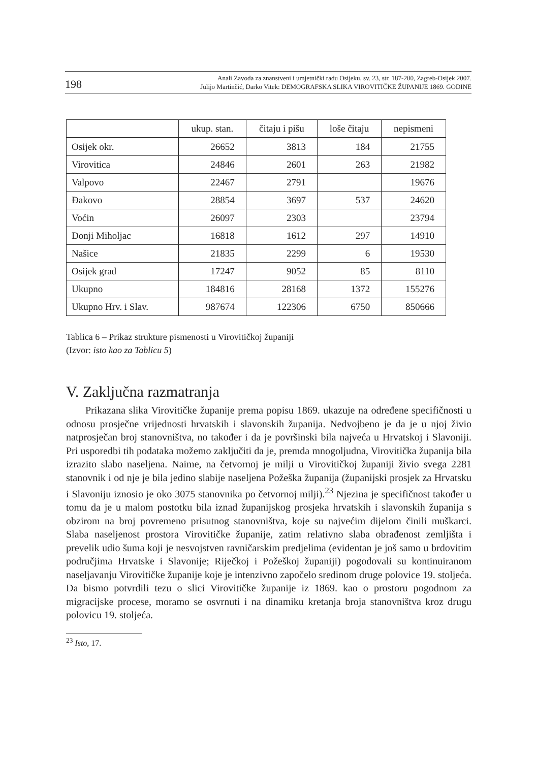198 Anali Zavoda za znanstveni i umjetnički radu Osijeku, sv. 23, str. 187-200, Zagreb-Osijek 2007.
Julijo Martinčić, Darko Vitek: DEMOGRAFSKA SLIKA VIROVITIČKE ŽUPANIJE 1869. GODINE
| | ukup. stan. | čitaju i pišu | loše čitaju | nepismeni |
| --- | --- | --- | --- | --- |
| Osijek okr. | 26652 | 3813 | 184 | 21755 |
| Virovitica | 24846 | 2601 | 263 | 21982 |
| Valpovo | 22467 | 2791 | | 19676 |
| Đakovo | 28854 | 3697 | 537 | 24620 |
| Voćin | 26097 | 2303 | | 23794 |
| Donji Miholjac | 16818 | 1612 | 297 | 14910 |
| Našice | 21835 | 2299 | 6 | 19530 |
| Osijek grad | 17247 | 9052 | 85 | 8110 |
| Ukupno | 184816 | 28168 | 1372 | 155276 |
| Ukupno Hrv. i Slav. | 987674 | 122306 | 6750 | 850666 |
Tablica 6 – Prikaz strukture pismenosti u Virovitičkoj županiji
(Izvor: isto kao za Tablicu 5)
V. Zaključna razmatranja
Prikazana slika Virovitičke županije prema popisu 1869. ukazuje na određene specifičnosti u odnosu prosječne vrijednosti hrvatskih i slavonskih županija. Nedvojbeno je da je u njoj živio natprosječan broj stanovništva, no također i da je površinski bila najveća u Hrvatskoj i Slavoniji. Pri usporedbi tih podataka možemo zaključiti da je, premda mnogoljudna, Virovitička županija bila izrazito slabo naseljena. Naime, na četvornoj je milji u Virovitičkoj županiji živio svega 2281 stanovnik i od nje je bila jedino slabije naseljena Požeška županija (županijski prosjek za Hrvatsku i Slavoniju iznosio je oko 3075 stanovnika po četvornoj milji).<sup>23</sup> Njezina je specifičnost također u tomu da je u malom postotku bila iznad županijskog prosjeka hrvatskih i slavonskih županija s obzirom na broj povremeno prisutnog stanovništva, koje su najvećim dijelom činili muškarci. Slaba naseljenost prostora Virovitičke županije, zatim relativno slaba obrađenost zemljišta i prevelik udio šuma koji je nesvojstven ravničarskim predjelima (evidentan je još samo u brdovitim područjima Hrvatske i Slavonije; Riječkoj i Požeškoj županiji) pogodovali su kontinuiranom naseljavanju Virovitičke županije koje je intenzivno započelo sredinom druge polovice 19. stoljeća. Da bismo potvrdili tezu o slici Virovitičke županije iz 1869. kao o prostoru pogodnom za migracijske procese, moramo se osvrnuti i na dinamiku kretanja broja stanovništva kroz drugu polovicu 19. stoljeća.
<sup>23</sup> Isto, 17.